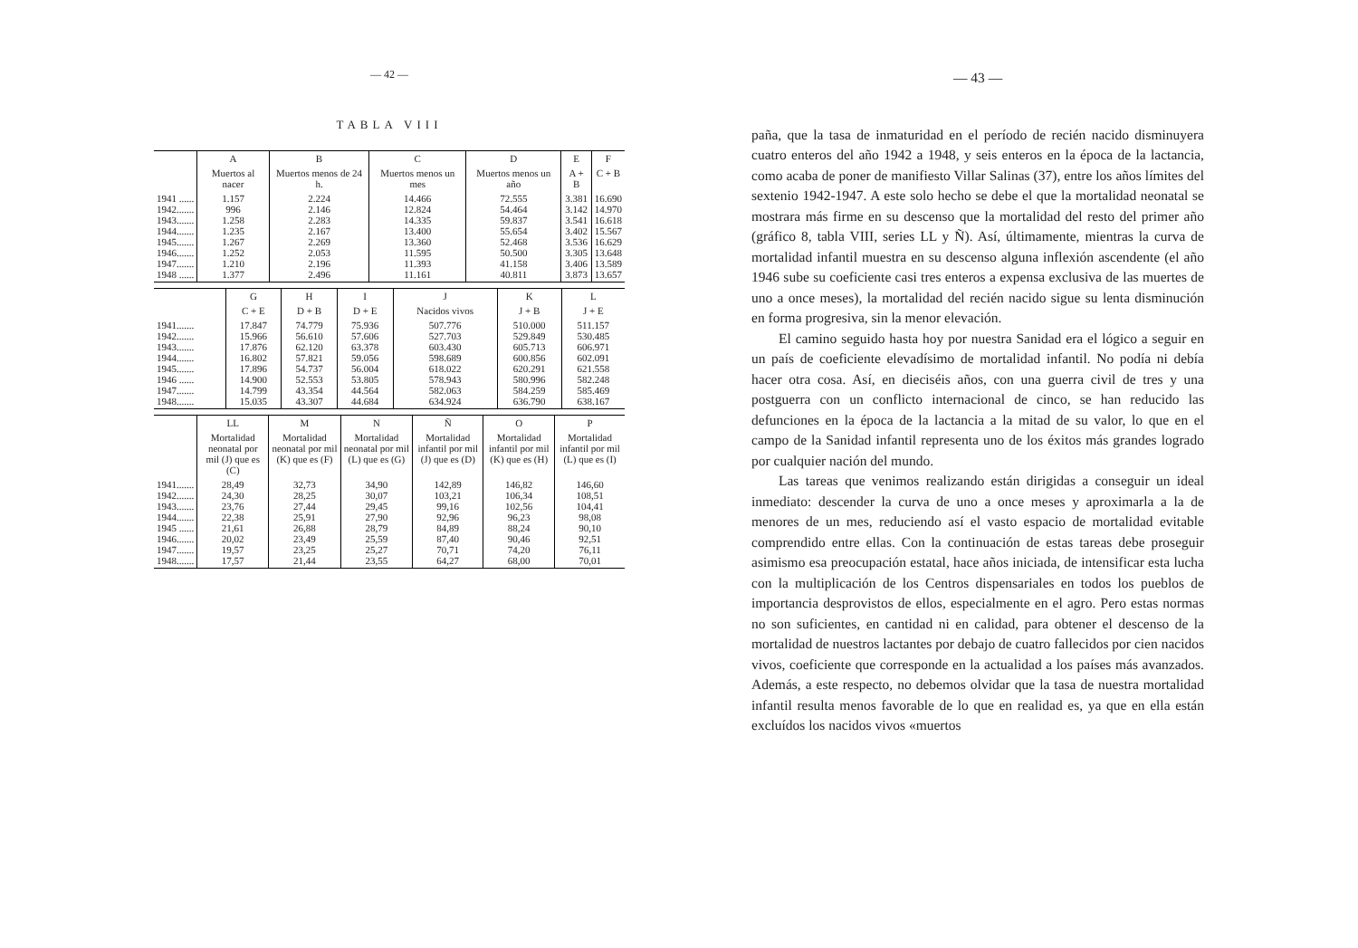— 42 —
TABLA VIII
| | A | B | C | D | E | F |
| --- | --- | --- | --- | --- | --- | --- |
| | Muertos al nacer | Muertos menos de 24 h. | Muertos menos un mes | Muertos menos un año | A + B | C + B |
| 1941 ...... 1942....... 1943....... 1944....... 1945....... 1946....... 1947....... 1948 ...... | 1.157 996 1.258 1.235 1.267 1.252 1.210 1.377 | 2.224 2.146 2.283 2.167 2.269 2.053 2.196 2.496 | 14.466 12.824 14.335 13.400 13.360 11.595 11.393 11.161 | 72.555 54.464 59.837 55.654 52.468 50.500 41.158 40.811 | 3.381 3.142 3.541 3.402 3.536 3.305 3.406 3.873 | 16.690 14.970 16.618 15.567 16.629 13.648 13.589 13.657 |
| | G | H | I | J | K | L |
| --- | --- | --- | --- | --- | --- | --- |
| | C + E | D + B | D + E | Nacidos vivos | J + B | J + E |
| 1941....... 1942....... 1943....... 1944....... 1945....... 1946 ...... 1947....... 1948....... | 17.847 15.966 17.876 16.802 17.896 14.900 14.799 15.035 | 74.779 56.610 62.120 57.821 54.737 52.553 43.354 43.307 | 75.936 57.606 63.378 59.056 56.004 53.805 44.564 44.684 | 507.776 527.703 603.430 598.689 618.022 578.943 582.063 634.924 | 510.000 529.849 605.713 600.856 620.291 580.996 584.259 636.790 | 511.157 530.485 606.971 602.091 621.558 582.248 585.469 638.167 |
| | LL | M | N | Ñ | O | P |
| --- | --- | --- | --- | --- | --- | --- |
| | Mortalidad neonatal por mil (J) que es (C) | Mortalidad neonatal por mil (K) que es (F) | Mortalidad neonatal por mil (L) que es (G) | Mortalidad infantil por mil (J) que es (D) | Mortalidad infantil por mil (K) que es (H) | Mortalidad infantil por mil (L) que es (I) |
| 1941....... 1942....... 1943....... 1944....... 1945 ...... 1946....... 1947....... 1948....... | 28,49 24,30 23,76 22,38 21,61 20,02 19,57 17,57 | 32,73 28,25 27,44 25,91 26,88 23,49 23,25 21,44 | 34,90 30,07 29,45 27,90 28,79 25,59 25,27 23,55 | 142,89 103,21 99,16 92,96 84,89 87,40 70,71 64,27 | 146,82 106,34 102,56 96,23 88,24 90,46 74,20 68,00 | 146,60 108,51 104,41 98,08 90,10 92,51 76,11 70,01 |
— 43 —
paña, que la tasa de inmaturidad en el período de recién nacido disminuyera cuatro enteros del año 1942 a 1948, y seis enteros en la época de la lactancia, como acaba de poner de manifiesto Villar Salinas (37), entre los años límites del sextenio 1942-1947. A este solo hecho se debe el que la mortalidad neonatal se mostrara más firme en su descenso que la mortalidad del resto del primer año (gráfico 8, tabla VIII, series LL y Ñ). Así, últimamente, mientras la curva de mortalidad infantil muestra en su descenso alguna inflexión ascendente (el año 1946 sube su coeficiente casi tres enteros a expensa exclusiva de las muertes de uno a once meses), la mortalidad del recién nacido sigue su lenta disminución en forma progresiva, sin la menor elevación.
El camino seguido hasta hoy por nuestra Sanidad era el lógico a seguir en un país de coeficiente elevadísimo de mortalidad infantil. No podía ni debía hacer otra cosa. Así, en dieciséis años, con una guerra civil de tres y una postguerra con un conflicto internacional de cinco, se han reducido las defunciones en la época de la lactancia a la mitad de su valor, lo que en el campo de la Sanidad infantil representa uno de los éxitos más grandes logrado por cualquier nación del mundo.
Las tareas que venimos realizando están dirigidas a conseguir un ideal inmediato: descender la curva de uno a once meses y aproximarla a la de menores de un mes, reduciendo así el vasto espacio de mortalidad evitable comprendido entre ellas. Con la continuación de estas tareas debe proseguir asimismo esa preocupación estatal, hace años iniciada, de intensificar esta lucha con la multiplicación de los Centros dispensariales en todos los pueblos de importancia desprovistos de ellos, especialmente en el agro. Pero estas normas no son suficientes, en cantidad ni en calidad, para obtener el descenso de la mortalidad de nuestros lactantes por debajo de cuatro fallecidos por cien nacidos vivos, coeficiente que corresponde en la actualidad a los países más avanzados. Además, a este respecto, no debemos olvidar que la tasa de nuestra mortalidad infantil resulta menos favorable de lo que en realidad es, ya que en ella están excluídos los nacidos vivos «muertos